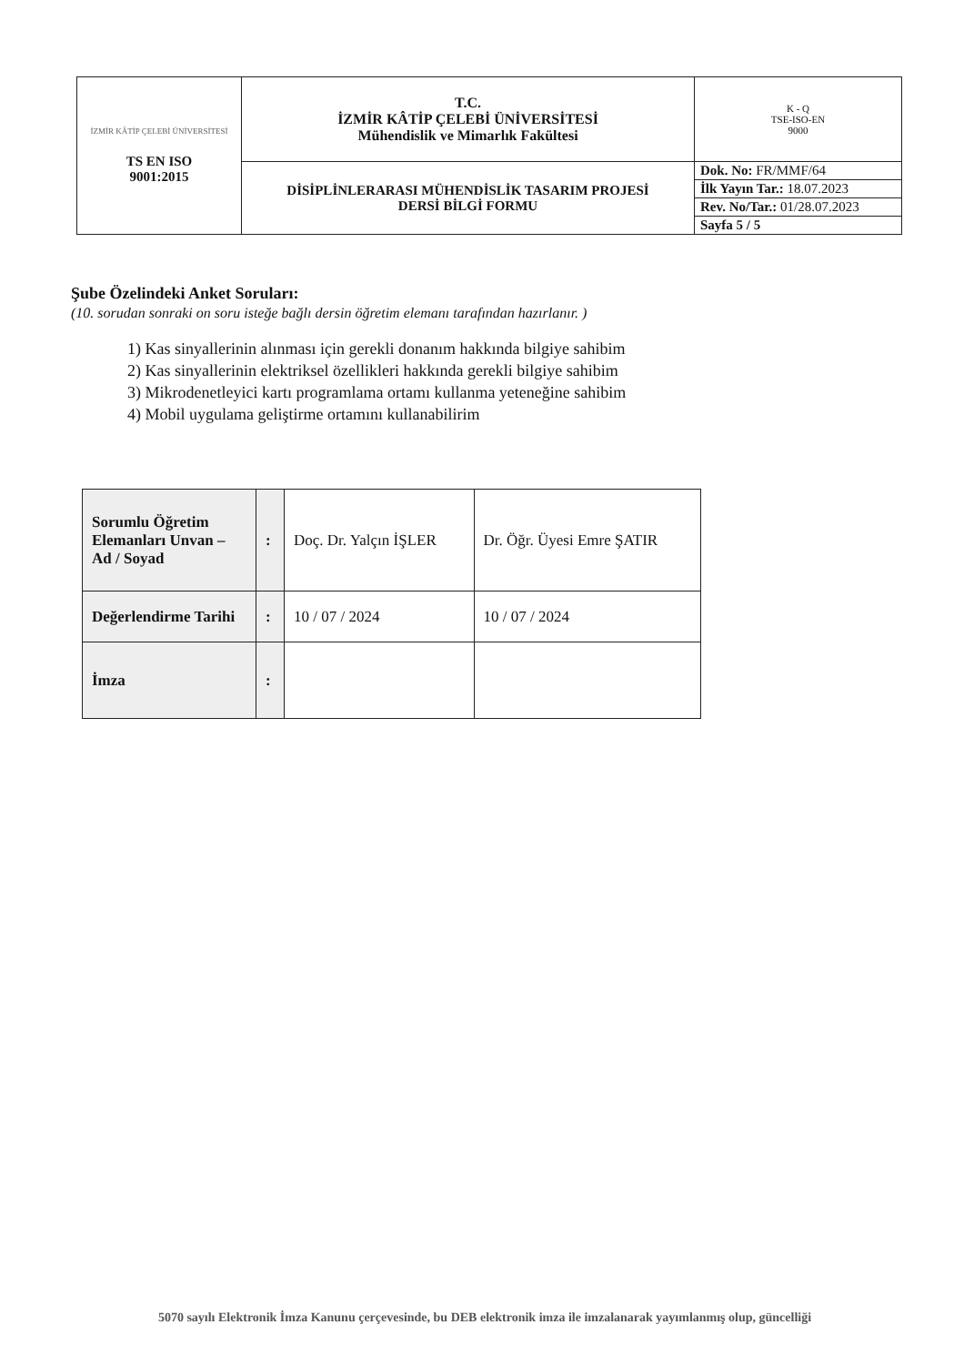| İZMİR KÂTİP ÇELEBİ ÜNİVERSİTESİ TS EN ISO 9001:2015 | T.C. İZMİR KÂTİP ÇELEBİ ÜNİVERSİTESİ Mühendislik ve Mimarlık Fakültesi | K - Q TSE-ISO-EN 9000 |
| | DİSİPLİNLERARASI MÜHENDİSLİK TASARIM PROJESİ DERSİ BİLGİ FORMU | / Dok. No: FR/MMF/64 / / İlk Yayın Tar.: 18.07.2023 / / Rev. No/Tar.: 01/28.07.2023 / / Sayfa 5 / 5 / |
Şube Özelindeki Anket Soruları:
(10. sorudan sonraki on soru isteğe bağlı dersin öğretim elemanı tarafından hazırlanır. )
1) Kas sinyallerinin alınması için gerekli donanım hakkında bilgiye sahibim
2) Kas sinyallerinin elektriksel özellikleri hakkında gerekli bilgiye sahibim
3) Mikrodenetleyici kartı programlama ortamı kullanma yeteneğine sahibim
4) Mobil uygulama geliştirme ortamını kullanabilirim
| Sorumlu Öğretim Elemanları Unvan – Ad / Soyad | : | Doç. Dr. Yalçın İŞLER | Dr. Öğr. Üyesi Emre ŞATIR |
| Değerlendirme Tarihi | : | 10 / 07 / 2024 | 10 / 07 / 2024 |
| İmza | : | | |
5070 sayılı Elektronik İmza Kanunu çerçevesinde, bu DEB elektronik imza ile imzalanarak yayımlanmış olup, güncelliği